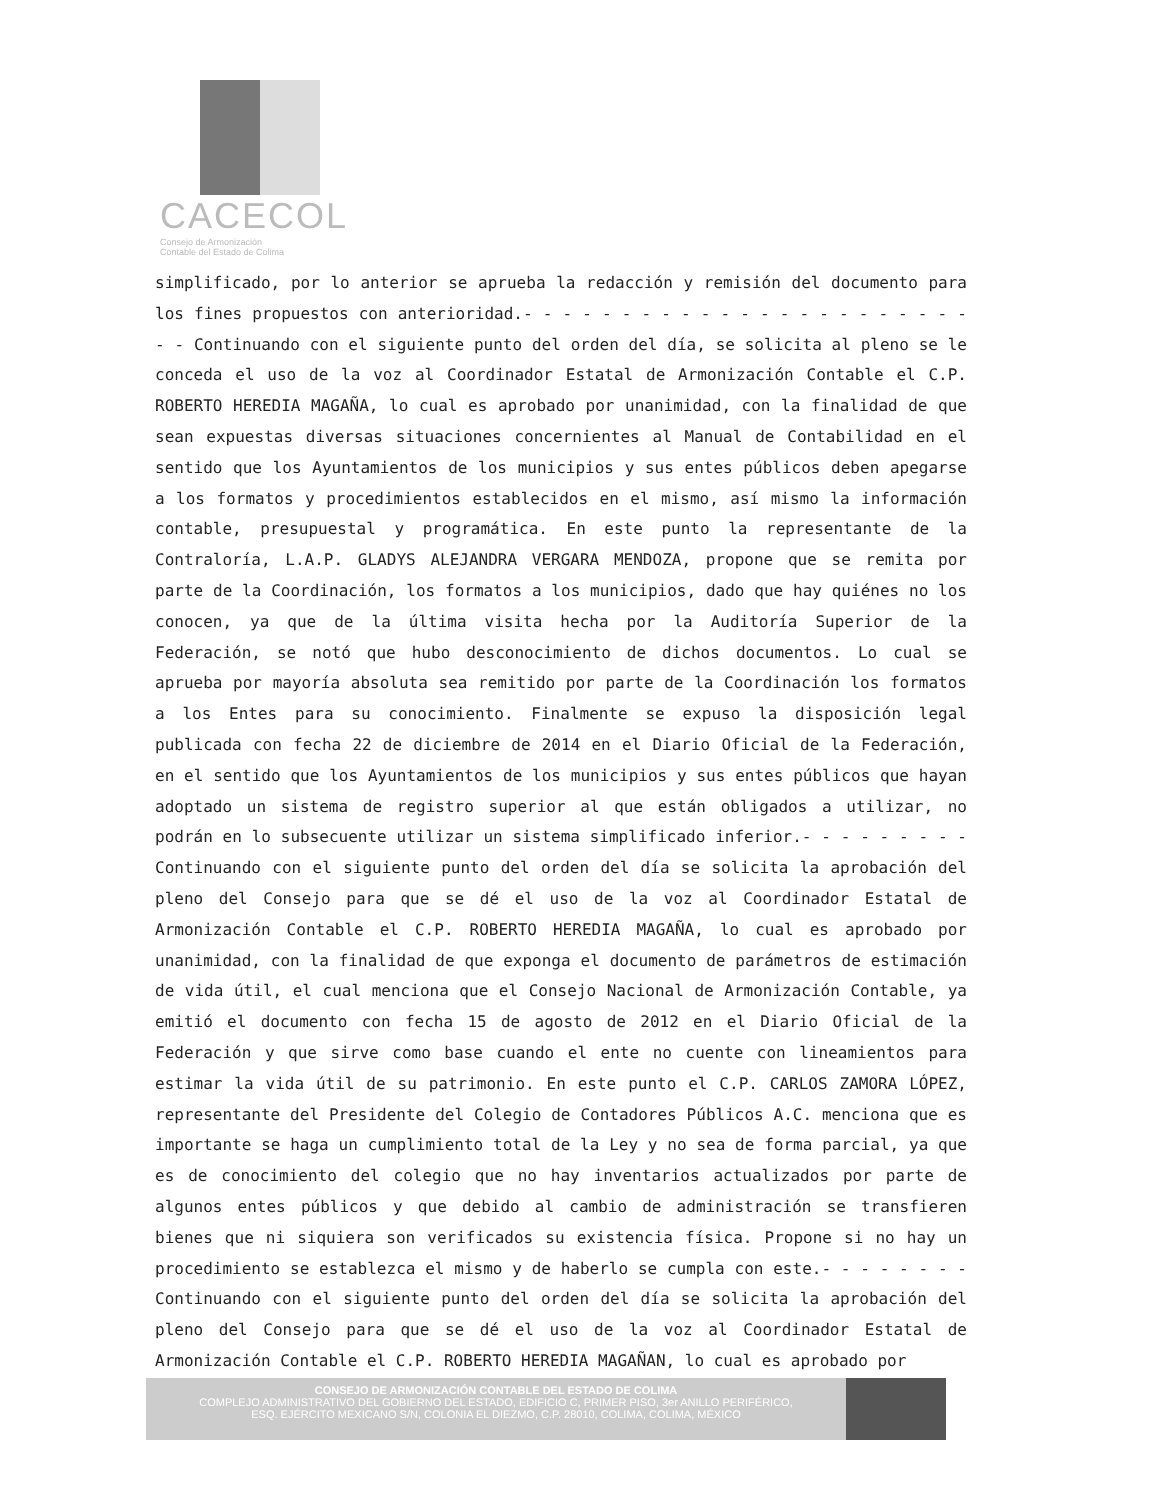CACECOL
Consejo de Armonización
Contable del Estado de Colima
simplificado, por lo anterior se aprueba la redacción y remisión del documento para los fines propuestos con anterioridad.- - - - - - - - - - - - - - - - - - - - - - - - - Continuando con el siguiente punto del orden del día, se solicita al pleno se le conceda el uso de la voz al Coordinador Estatal de Armonización Contable el C.P. ROBERTO HEREDIA MAGAÑA, lo cual es aprobado por unanimidad, con la finalidad de que sean expuestas diversas situaciones concernientes al Manual de Contabilidad en el sentido que los Ayuntamientos de los municipios y sus entes públicos deben apegarse a los formatos y procedimientos establecidos en el mismo, así mismo la información contable, presupuestal y programática. En este punto la representante de la Contraloría, L.A.P. GLADYS ALEJANDRA VERGARA MENDOZA, propone que se remita por parte de la Coordinación, los formatos a los municipios, dado que hay quiénes no los conocen, ya que de la última visita hecha por la Auditoría Superior de la Federación, se notó que hubo desconocimiento de dichos documentos. Lo cual se aprueba por mayoría absoluta sea remitido por parte de la Coordinación los formatos a los Entes para su conocimiento. Finalmente se expuso la disposición legal publicada con fecha 22 de diciembre de 2014 en el Diario Oficial de la Federación, en el sentido que los Ayuntamientos de los municipios y sus entes públicos que hayan adoptado un sistema de registro superior al que están obligados a utilizar, no podrán en lo subsecuente utilizar un sistema simplificado inferior.- - - - - - - - - Continuando con el siguiente punto del orden del día se solicita la aprobación del pleno del Consejo para que se dé el uso de la voz al Coordinador Estatal de Armonización Contable el C.P. ROBERTO HEREDIA MAGAÑA, lo cual es aprobado por unanimidad, con la finalidad de que exponga el documento de parámetros de estimación de vida útil, el cual menciona que el Consejo Nacional de Armonización Contable, ya emitió el documento con fecha 15 de agosto de 2012 en el Diario Oficial de la Federación y que sirve como base cuando el ente no cuente con lineamientos para estimar la vida útil de su patrimonio. En este punto el C.P. CARLOS ZAMORA LÓPEZ, representante del Presidente del Colegio de Contadores Públicos A.C. menciona que es importante se haga un cumplimiento total de la Ley y no sea de forma parcial, ya que es de conocimiento del colegio que no hay inventarios actualizados por parte de algunos entes públicos y que debido al cambio de administración se transfieren bienes que ni siquiera son verificados su existencia física. Propone si no hay un procedimiento se establezca el mismo y de haberlo se cumpla con este.- - - - - - - - Continuando con el siguiente punto del orden del día se solicita la aprobación del pleno del Consejo para que se dé el uso de la voz al Coordinador Estatal de Armonización Contable el C.P. ROBERTO HEREDIA MAGAÑAN, lo cual es aprobado por
CONSEJO DE ARMONIZACIÓN CONTABLE DEL ESTADO DE COLIMA
COMPLEJO ADMINISTRATIVO DEL GOBIERNO DEL ESTADO, EDIFICIO C, PRIMER PISO, 3er ANILLO PERIFÉRICO,
ESQ. EJÉRCITO MEXICANO S/N, COLONIA EL DIEZMO, C.P. 28010, COLIMA, COLIMA, MÉXICO